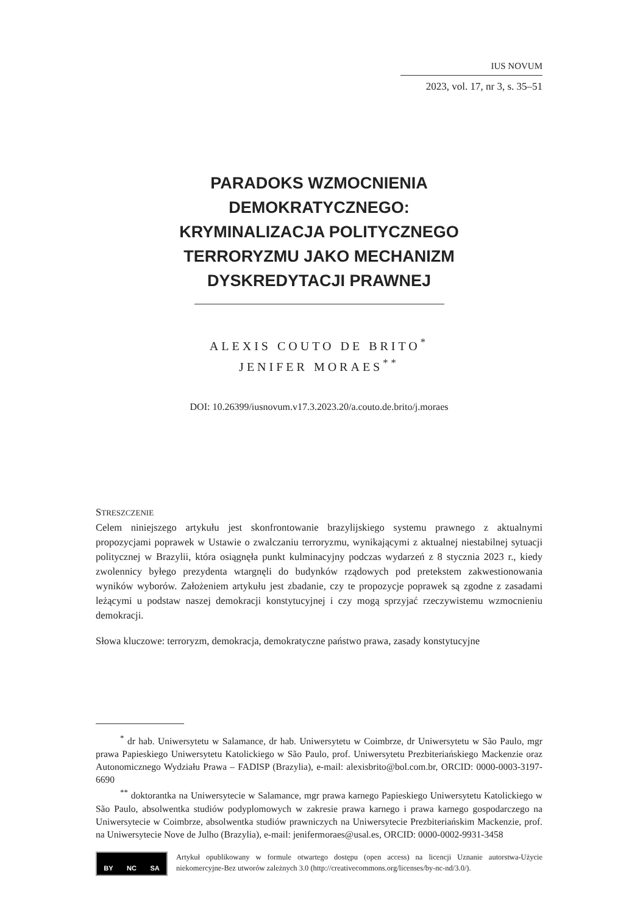IUS NOVUM
2023, vol. 17, nr 3, s. 35–51
PARADOKS WZMOCNIENIA
DEMOKRATYCZNEGO:
KRYMINALIZACJA POLITYCZNEGO
TERRORYZMU JAKO MECHANIZM
DYSKREDYTACJI PRAWNEJ
ALEXIS COUTO DE BRITO<sup>*</sup>
JENIFER MORAES<sup>**</sup>
DOI: 10.26399/iusnovum.v17.3.2023.20/a.couto.de.brito/j.moraes
STRESZCZENIE
Celem niniejszego artykułu jest skonfrontowanie brazylijskiego systemu prawnego z aktualnymi propozycjami poprawek w Ustawie o zwalczaniu terroryzmu, wynikającymi z aktualnej niestabilnej sytuacji politycznej w Brazylii, która osiągnęła punkt kulminacyjny podczas wydarzeń z 8 stycznia 2023 r., kiedy zwolennicy byłego prezydenta wtargnęli do budynków rządowych pod pretekstem zakwestionowania wyników wyborów. Założeniem artykułu jest zbadanie, czy te propozycje poprawek są zgodne z zasadami leżącymi u podstaw naszej demokracji konstytucyjnej i czy mogą sprzyjać rzeczywistemu wzmocnieniu demokracji.
Słowa kluczowe: terroryzm, demokracja, demokratyczne państwo prawa, zasady konstytucyjne
<sup>*</sup> dr hab. Uniwersytetu w Salamance, dr hab. Uniwersytetu w Coimbrze, dr Uniwersytetu w São Paulo, mgr prawa Papieskiego Uniwersytetu Katolickiego w São Paulo, prof. Uniwersytetu Prezbiteriańskiego Mackenzie oraz Autonomicznego Wydziału Prawa – FADISP (Brazylia), e-mail: alexisbrito@bol.com.br, ORCID: 0000-0003-3197-6690
<sup>**</sup> doktorantka na Uniwersytecie w Salamance, mgr prawa karnego Papieskiego Uniwersytetu Katolickiego w São Paulo, absolwentka studiów podyplomowych w zakresie prawa karnego i prawa karnego gospodarczego na Uniwersytecie w Coimbrze, absolwentka studiów prawniczych na Uniwersytecie Prezbiteriańskim Mackenzie, prof. na Uniwersytecie Nove de Julho (Brazylia), e-mail: jenifermoraes@usal.es, ORCID: 0000-0002-9931-3458
BY NC SA
Artykuł opublikowany w formule otwartego dostępu (open access) na licencji Uznanie autorstwa-Użycie niekomercyjne-Bez utworów zależnych 3.0 (http://creativecommons.org/licenses/by-nc-nd/3.0/).